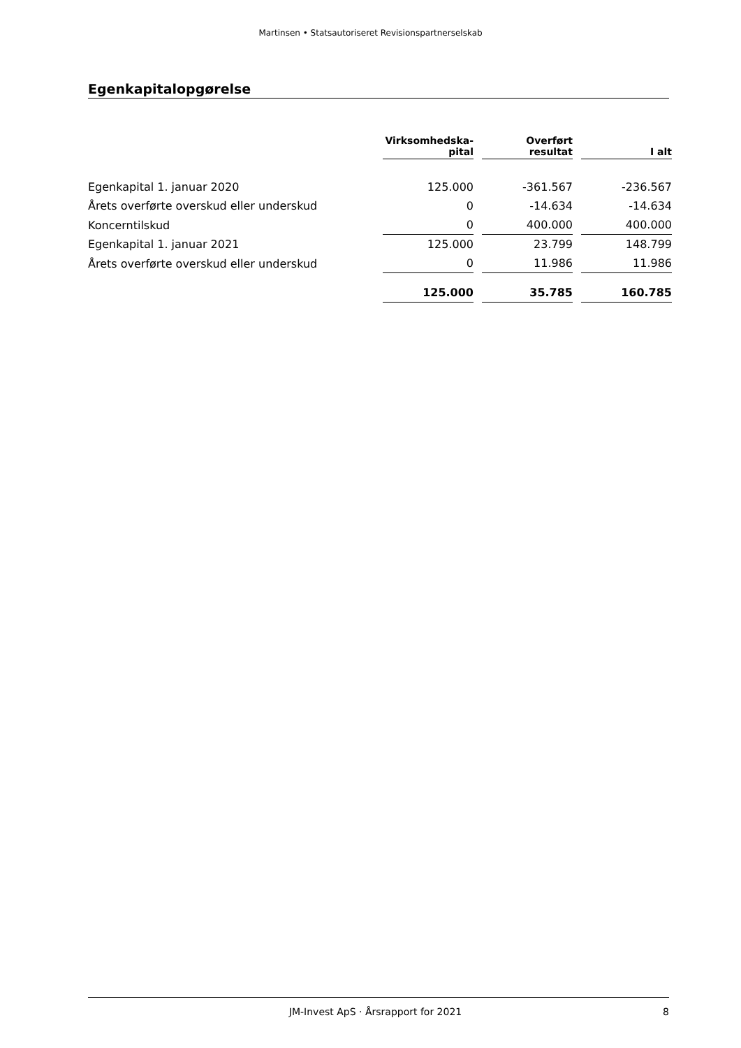Martinsen • Statsautoriseret Revisionspartnerselskab
Egenkapitalopgørelse
| | Virksomhedska- pital | | Overført resultat | | I alt |
| Egenkapital 1. januar 2020 | 125.000 | | -361.567 | | -236.567 |
| Årets overførte overskud eller underskud | 0 | | -14.634 | | -14.634 |
| Koncerntilskud | 0 | | 400.000 | | 400.000 |
| Egenkapital 1. januar 2021 | 125.000 | | 23.799 | | 148.799 |
| Årets overførte overskud eller underskud | 0 | | 11.986 | | 11.986 |
| | 125.000 | | 35.785 | | 160.785 |
JM-Invest ApS · Årsrapport for 2021 8